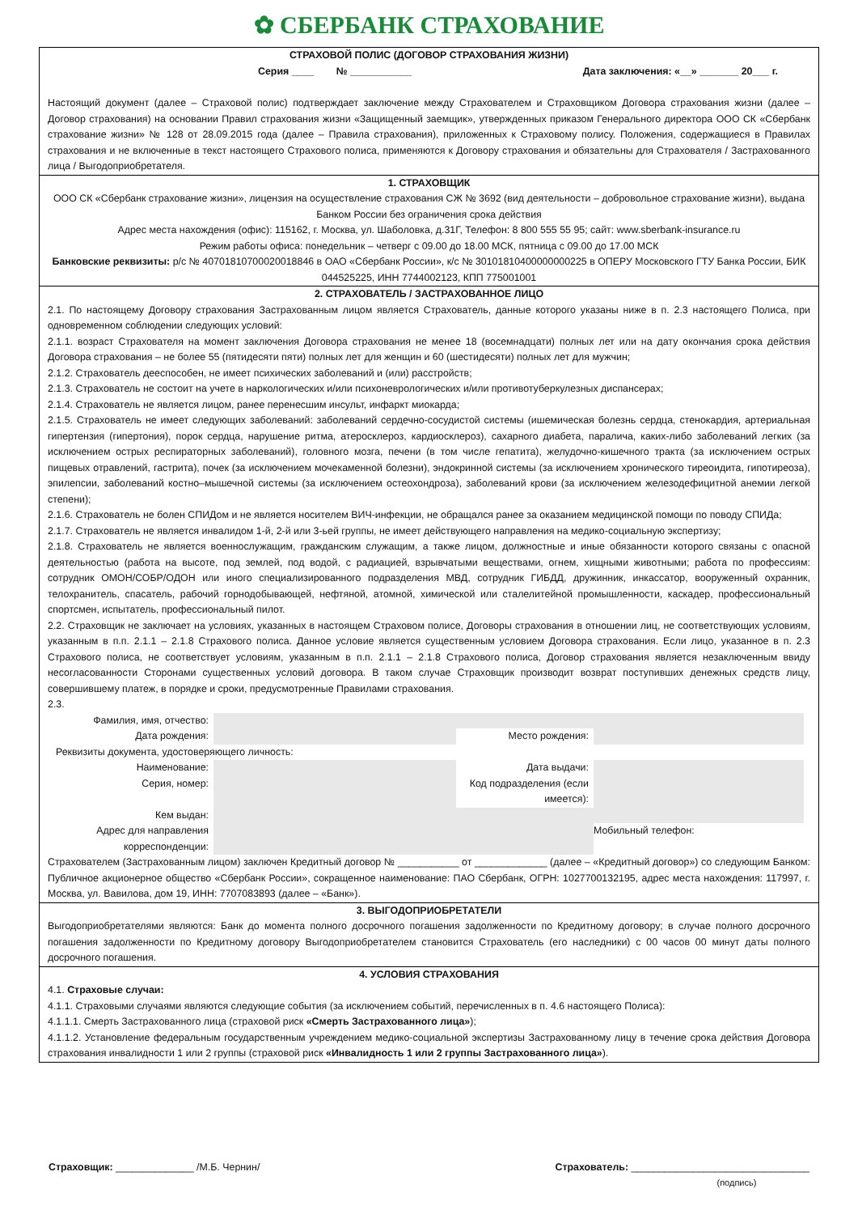✿ СБЕРБАНК СТРАХОВАНИЕ
СТРАХОВОЙ ПОЛИС (ДОГОВОР СТРАХОВАНИЯ ЖИЗНИ)
Серия ____ № ___________ Дата заключения: «__» _______ 20___ г.
Настоящий документ (далее – Страховой полис) подтверждает заключение между Страхователем и Страховщиком Договора страхования жизни (далее – Договор страхования) на основании Правил страхования жизни «Защищенный заемщик», утвержденных приказом Генерального директора ООО СК «Сбербанк страхование жизни» № 128 от 28.09.2015 года (далее – Правила страхования), приложенных к Страховому полису. Положения, содержащиеся в Правилах страхования и не включенные в текст настоящего Страхового полиса, применяются к Договору страхования и обязательны для Страхователя / Застрахованного лица / Выгодоприобретателя.
1. СТРАХОВЩИК
ООО СК «Сбербанк страхование жизни», лицензия на осуществление страхования СЖ № 3692 (вид деятельности – добровольное страхование жизни), выдана Банком России без ограничения срока действия
Адрес места нахождения (офис): 115162, г. Москва, ул. Шаболовка, д.31Г, Телефон: 8 800 555 55 95; сайт: www.sberbank-insurance.ru
Режим работы офиса: понедельник – четверг с 09.00 до 18.00 МСК, пятница с 09.00 до 17.00 МСК
Банковские реквизиты: р/с № 40701810700020018846 в ОАО «Сбербанк России», к/с № 30101810400000000225 в ОПЕРУ Московского ГТУ Банка России, БИК 044525225, ИНН 7744002123, КПП 775001001
2. СТРАХОВАТЕЛЬ / ЗАСТРАХОВАННОЕ ЛИЦО
2.1. По настоящему Договору страхования Застрахованным лицом является Страхователь, данные которого указаны ниже в п. 2.3 настоящего Полиса, при одновременном соблюдении следующих условий:
2.1.1. возраст Страхователя на момент заключения Договора страхования не менее 18 (восемнадцати) полных лет или на дату окончания срока действия Договора страхования – не более 55 (пятидесяти пяти) полных лет для женщин и 60 (шестидесяти) полных лет для мужчин;
2.1.2. Страхователь дееспособен, не имеет психических заболеваний и (или) расстройств;
2.1.3. Страхователь не состоит на учете в наркологических и/или психоневрологических и/или противотуберкулезных диспансерах;
2.1.4. Страхователь не является лицом, ранее перенесшим инсульт, инфаркт миокарда;
2.1.5. Страхователь не имеет следующих заболеваний: заболеваний сердечно-сосудистой системы (ишемическая болезнь сердца, стенокардия, артериальная гипертензия (гипертония), порок сердца, нарушение ритма, атеросклероз, кардиосклероз), сахарного диабета, паралича, каких-либо заболеваний легких (за исключением острых респираторных заболеваний), головного мозга, печени (в том числе гепатита), желудочно-кишечного тракта (за исключением острых пищевых отравлений, гастрита), почек (за исключением мочекаменной болезни), эндокринной системы (за исключением хронического тиреоидита, гипотиреоза), эпилепсии, заболеваний костно–мышечной системы (за исключением остеохондроза), заболеваний крови (за исключением железодефицитной анемии легкой степени);
2.1.6. Страхователь не болен СПИДом и не является носителем ВИЧ-инфекции, не обращался ранее за оказанием медицинской помощи по поводу СПИДа;
2.1.7. Страхователь не является инвалидом 1-й, 2-й или 3-ьей группы, не имеет действующего направления на медико-социальную экспертизу;
2.1.8. Страхователь не является военнослужащим, гражданским служащим, а также лицом, должностные и иные обязанности которого связаны с опасной деятельностью (работа на высоте, под землей, под водой, с радиацией, взрывчатыми веществами, огнем, хищными животными; работа по профессиям: сотрудник ОМОН/СОБР/ОДОН или иного специализированного подразделения МВД, сотрудник ГИБДД, дружинник, инкассатор, вооруженный охранник, телохранитель, спасатель, рабочий горнодобывающей, нефтяной, атомной, химической или сталелитейной промышленности, каскадер, профессиональный спортсмен, испытатель, профессиональный пилот.
2.2. Страховщик не заключает на условиях, указанных в настоящем Страховом полисе, Договоры страхования в отношении лиц, не соответствующих условиям, указанным в п.п. 2.1.1 – 2.1.8 Страхового полиса. Данное условие является существенным условием Договора страхования. Если лицо, указанное в п. 2.3 Страхового полиса, не соответствует условиям, указанным в п.п. 2.1.1 – 2.1.8 Страхового полиса, Договор страхования является незаключенным ввиду несогласованности Сторонами существенных условий договора. В таком случае Страховщик производит возврат поступивших денежных средств лицу, совершившему платеж, в порядке и сроки, предусмотренные Правилами страхования.
2.3.
Фамилия, имя, отчество:
Дата рождения:
Место рождения:
Реквизиты документа, удостоверяющего личность:
Наименование:
Дата выдачи:
Серия, номер:
Код подразделения (если имеется):
Кем выдан:
Адрес для направления корреспонденции:
Мобильный телефон:
Страхователем (Застрахованным лицом) заключен Кредитный договор № ___________ от _____________ (далее – «Кредитный договор») со следующим Банком: Публичное акционерное общество «Сбербанк России», сокращенное наименование: ПАО Сбербанк, ОГРН: 1027700132195, адрес места нахождения: 117997, г. Москва, ул. Вавилова, дом 19, ИНН: 7707083893 (далее – «Банк»).
3. ВЫГОДОПРИОБРЕТАТЕЛИ
Выгодоприобретателями являются: Банк до момента полного досрочного погашения задолженности по Кредитному договору; в случае полного досрочного погашения задолженности по Кредитному договору Выгодоприобретателем становится Страхователь (его наследники) с 00 часов 00 минут даты полного досрочного погашения.
4. УСЛОВИЯ СТРАХОВАНИЯ
4.1. Страховые случаи:
4.1.1. Страховыми случаями являются следующие события (за исключением событий, перечисленных в п. 4.6 настоящего Полиса):
4.1.1.1. Смерть Застрахованного лица (страховой риск «Смерть Застрахованного лица»);
4.1.1.2. Установление федеральным государственным учреждением медико-социальной экспертизы Застрахованному лицу в течение срока действия Договора страхования инвалидности 1 или 2 группы (страховой риск «Инвалидность 1 или 2 группы Застрахованного лица»).
Страховщик: ______________ /М.Б. Чернин/
Страхователь: ________________________________
(подпись)